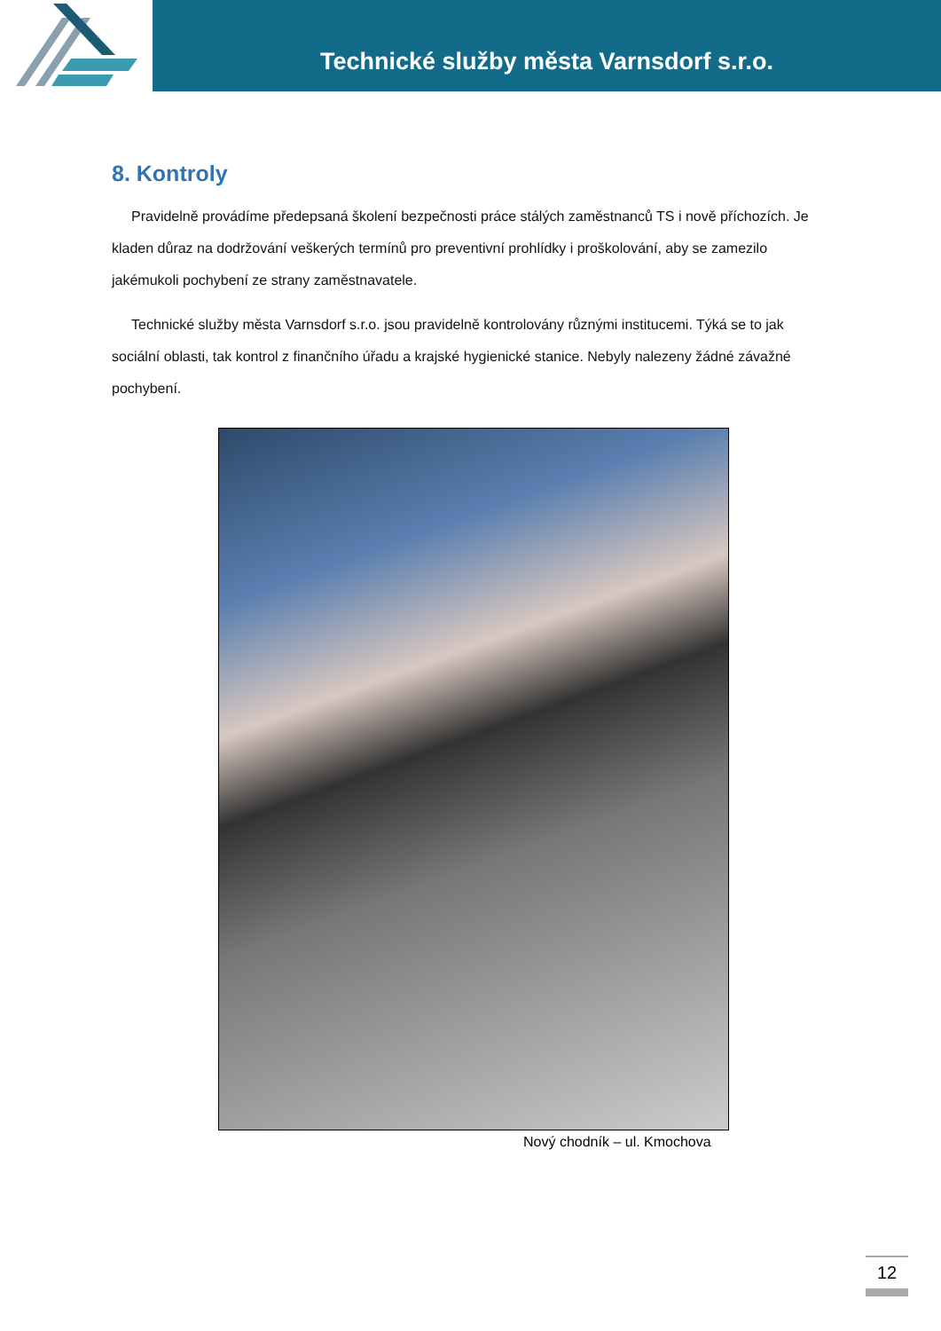Technické služby města Varnsdorf s.r.o.
8. Kontroly
Pravidelně provádíme předepsaná školení bezpečnosti práce stálých zaměstnanců TS i nově příchozích. Je kladen důraz na dodržování veškerých termínů pro preventivní prohlídky i proškolování, aby se zamezilo jakémukoli pochybení ze strany zaměstnavatele.
Technické služby města Varnsdorf s.r.o. jsou pravidelně kontrolovány různými institucemi. Týká se to jak sociální oblasti, tak kontrol z finančního úřadu a krajské hygienické stanice. Nebyly nalezeny žádné závažné pochybení.
Nový chodník – ul. Kmochova
12